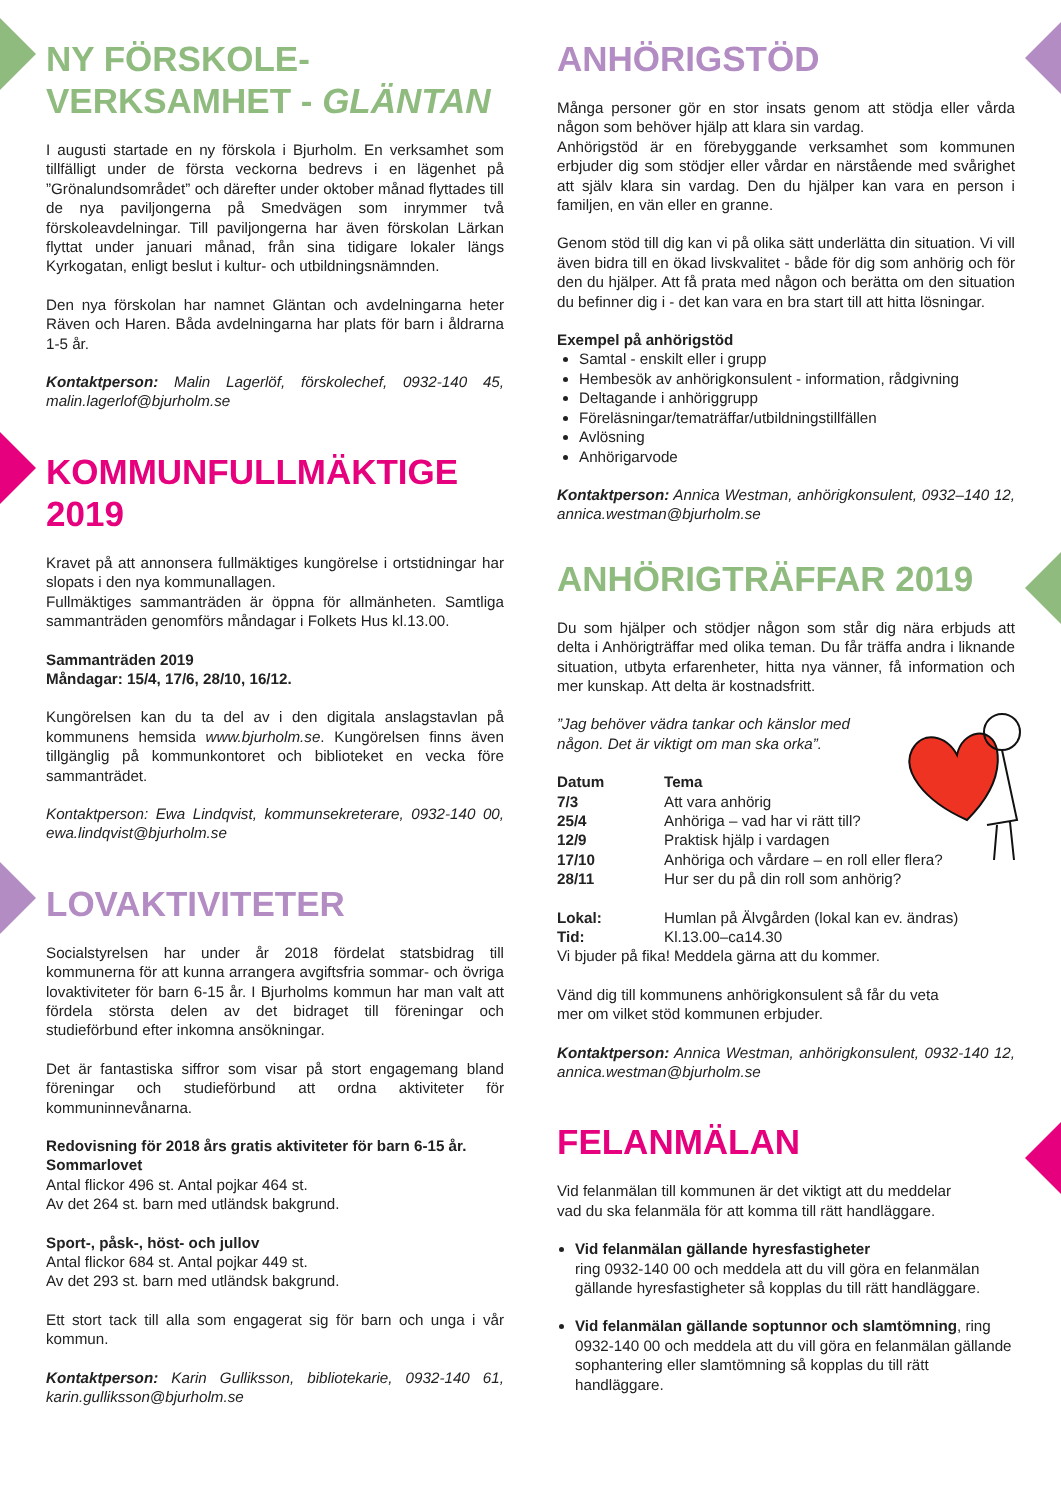NY FÖRSKOLE-
VERKSAMHET - GLÄNTAN
I augusti startade en ny förskola i Bjurholm. En verksamhet som tillfälligt under de första veckorna bedrevs i en lägenhet på ”Grönalundsområdet” och därefter under oktober månad flyttades till de nya paviljongerna på Smedvägen som inrymmer två förskoleavdelningar. Till paviljongerna har även förskolan Lärkan flyttat under januari månad, från sina tidigare lokaler längs Kyrkogatan, enligt beslut i kultur- och utbildningsnämnden.
Den nya förskolan har namnet Gläntan och avdelningarna heter Räven och Haren. Båda avdelningarna har plats för barn i åldrarna 1-5 år.
Kontaktperson: Malin Lagerlöf, förskolechef, 0932-140 45, malin.lagerlof@bjurholm.se
KOMMUNFULLMÄKTIGE
2019
Kravet på att annonsera fullmäktiges kungörelse i ortstidningar har slopats i den nya kommunallagen.
Fullmäktiges sammanträden är öppna för allmänheten. Samtliga sammanträden genomförs måndagar i Folkets Hus kl.13.00.
Sammanträden 2019
Måndagar: 15/4, 17/6, 28/10, 16/12.
Kungörelsen kan du ta del av i den digitala anslagstavlan på kommunens hemsida www.bjurholm.se. Kungörelsen finns även tillgänglig på kommunkontoret och biblioteket en vecka före sammanträdet.
Kontaktperson: Ewa Lindqvist, kommunsekreterare, 0932-140 00, ewa.lindqvist@bjurholm.se
LOVAKTIVITETER
Socialstyrelsen har under år 2018 fördelat statsbidrag till kommunerna för att kunna arrangera avgiftsfria sommar- och övriga lovaktiviteter för barn 6-15 år. I Bjurholms kommun har man valt att fördela största delen av det bidraget till föreningar och studieförbund efter inkomna ansökningar.
Det är fantastiska siffror som visar på stort engagemang bland föreningar och studieförbund att ordna aktiviteter för kommuninnevånarna.
Redovisning för 2018 års gratis aktiviteter för barn 6-15 år.
Sommarlovet
Antal flickor 496 st. Antal pojkar 464 st.
Av det 264 st. barn med utländsk bakgrund.
Sport-, påsk-, höst- och jullov
Antal flickor 684 st. Antal pojkar 449 st.
Av det 293 st. barn med utländsk bakgrund.
Ett stort tack till alla som engagerat sig för barn och unga i vår kommun.
Kontaktperson: Karin Gulliksson, bibliotekarie, 0932-140 61, karin.gulliksson@bjurholm.se
ANHÖRIGSTÖD
Många personer gör en stor insats genom att stödja eller vårda någon som behöver hjälp att klara sin vardag.
Anhörigstöd är en förebyggande verksamhet som kommunen erbjuder dig som stödjer eller vårdar en närstående med svårighet att själv klara sin vardag. Den du hjälper kan vara en person i familjen, en vän eller en granne.
Genom stöd till dig kan vi på olika sätt underlätta din situation. Vi vill även bidra till en ökad livskvalitet - både för dig som anhörig och för den du hjälper. Att få prata med någon och berätta om den situation du befinner dig i - det kan vara en bra start till att hitta lösningar.
Exempel på anhörigstöd
Samtal - enskilt eller i grupp
Hembesök av anhörigkonsulent - information, rådgivning
Deltagande i anhöriggrupp
Föreläsningar/tematräffar/utbildningstillfällen
Avlösning
Anhörigarvode
Kontaktperson: Annica Westman, anhörigkonsulent, 0932–140 12, annica.westman@bjurholm.se
ANHÖRIGTRÄFFAR 2019
Du som hjälper och stödjer någon som står dig nära erbjuds att delta i Anhörigträffar med olika teman. Du får träffa andra i liknande situation, utbyta erfarenheter, hitta nya vänner, få information och mer kunskap. Att delta är kostnadsfritt.
”Jag behöver vädra tankar och känslor med
någon. Det är viktigt om man ska orka”.
| Datum | Tema |
| --- | --- |
| 7/3 | Att vara anhörig |
| 25/4 | Anhöriga – vad har vi rätt till? |
| 12/9 | Praktisk hjälp i vardagen |
| 17/10 | Anhöriga och vårdare – en roll eller flera? |
| 28/11 | Hur ser du på din roll som anhörig? |
| Lokal: | Humlan på Älvgården (lokal kan ev. ändras) |
| Tid: | Kl.13.00–ca14.30 |
Vi bjuder på fika! Meddela gärna att du kommer.
Vänd dig till kommunens anhörigkonsulent så får du veta
mer om vilket stöd kommunen erbjuder.
Kontaktperson: Annica Westman, anhörigkonsulent, 0932-140 12, annica.westman@bjurholm.se
FELANMÄLAN
Vid felanmälan till kommunen är det viktigt att du meddelar
vad du ska felanmäla för att komma till rätt handläggare.
Vid felanmälan gällande hyresfastigheter
ring 0932-140 00 och meddela att du vill göra en felanmälan gällande hyresfastigheter så kopplas du till rätt handläggare.
Vid felanmälan gällande soptunnor och slamtömning, ring 0932-140 00 och meddela att du vill göra en felanmälan gällande sophantering eller slamtömning så kopplas du till rätt handläggare.